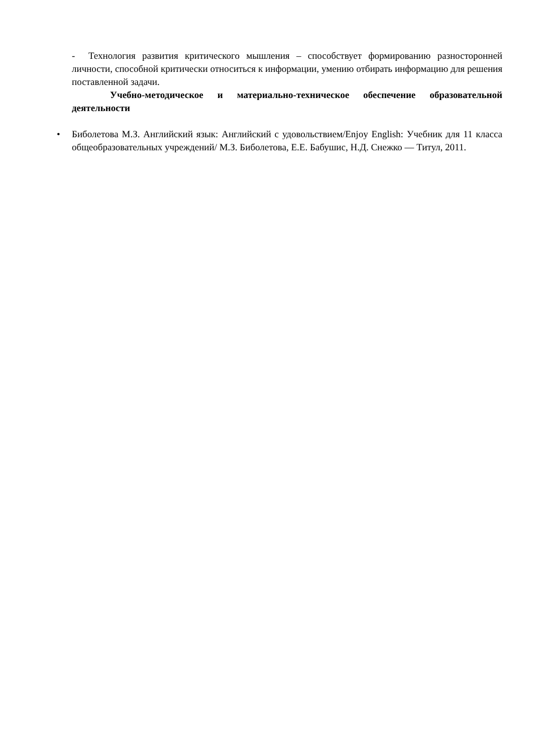- Технология развития критического мышления – способствует формированию разносторонней личности, способной критически относиться к информации, умению отбирать информацию для решения поставленной задачи.
Учебно-методическое и материально-техническое обеспечение образовательной деятельности
• Биболетова М.З. Английский язык: Английский с удовольствием/Enjoy English: Учебник для 11 класса общеобразовательных учреждений/ М.З. Биболетова, Е.Е. Бабушис, Н.Д. Снежко — Титул, 2011.